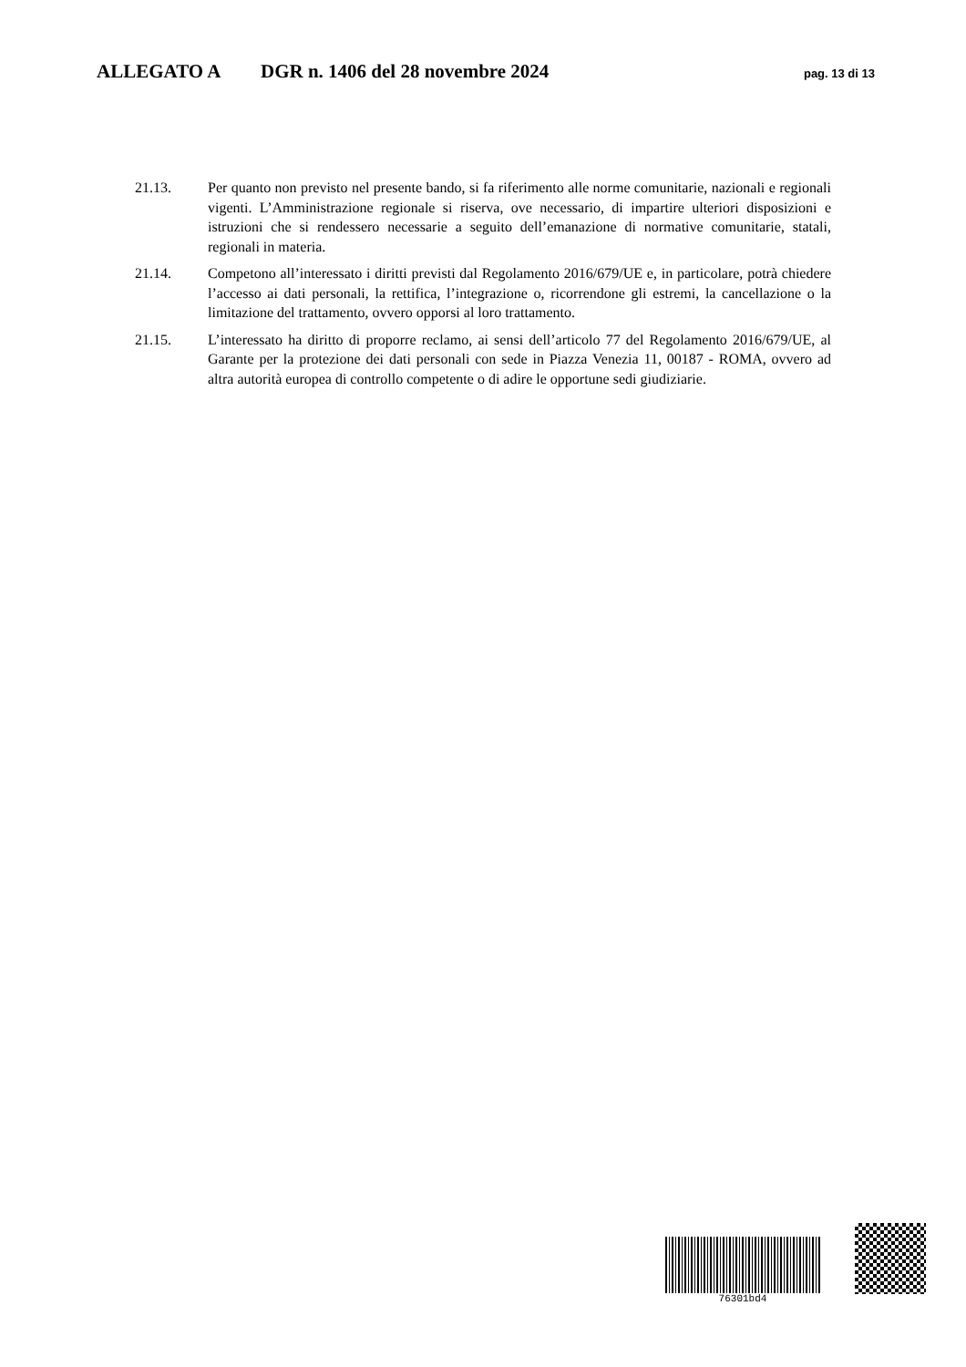ALLEGATO A DGR n. 1406 del 28 novembre 2024 pag. 13 di 13
21.13. Per quanto non previsto nel presente bando, si fa riferimento alle norme comunitarie, nazionali e regionali vigenti. L’Amministrazione regionale si riserva, ove necessario, di impartire ulteriori disposizioni e istruzioni che si rendessero necessarie a seguito dell’emanazione di normative comunitarie, statali, regionali in materia.
21.14. Competono all’interessato i diritti previsti dal Regolamento 2016/679/UE e, in particolare, potrà chiedere l’accesso ai dati personali, la rettifica, l’integrazione o, ricorrendone gli estremi, la cancellazione o la limitazione del trattamento, ovvero opporsi al loro trattamento.
21.15. L’interessato ha diritto di proporre reclamo, ai sensi dell’articolo 77 del Regolamento 2016/679/UE, al Garante per la protezione dei dati personali con sede in Piazza Venezia 11, 00187 - ROMA, ovvero ad altra autorità europea di controllo competente o di adire le opportune sedi giudiziarie.
76301bd4